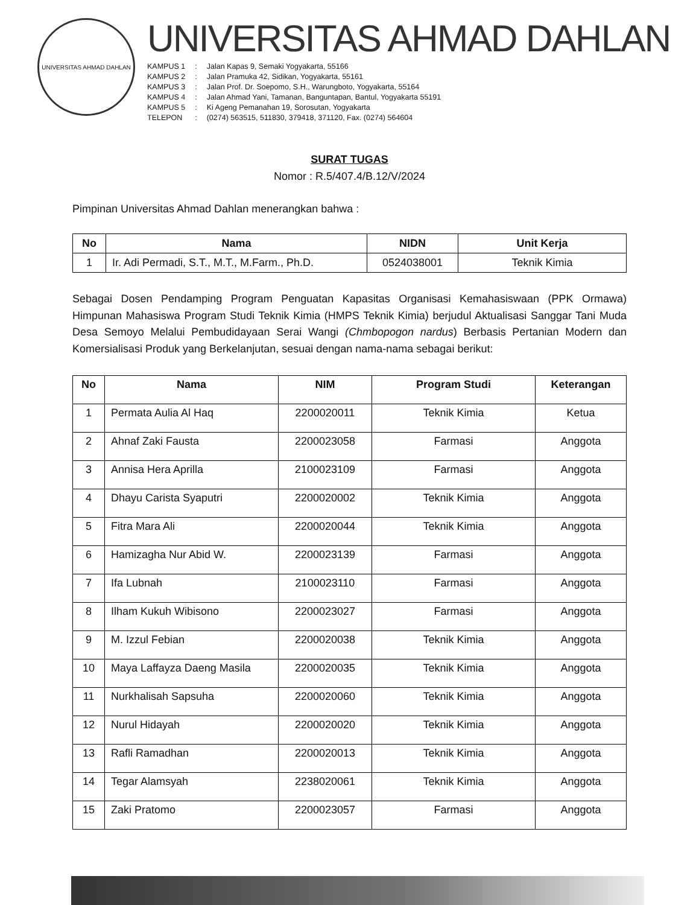UNIVERSITAS AHMAD DAHLAN
UNIVERSITAS AHMAD DAHLAN
| KAMPUS 1 | : | Jalan Kapas 9, Semaki Yogyakarta, 55166 |
| KAMPUS 2 | : | Jalan Pramuka 42, Sidikan, Yogyakarta, 55161 |
| KAMPUS 3 | : | Jalan Prof. Dr. Soepomo, S.H., Warungboto, Yogyakarta, 55164 |
| KAMPUS 4 | : | Jalan Ahmad Yani, Tamanan, Banguntapan, Bantul, Yogyakarta 55191 |
| KAMPUS 5 | : | Ki Ageng Pemanahan 19, Sorosutan, Yogyakarta |
| TELEPON | : | (0274) 563515, 511830, 379418, 371120, Fax. (0274) 564604 |
SURAT TUGAS
Nomor : R.5/407.4/B.12/V/2024
Pimpinan Universitas Ahmad Dahlan menerangkan bahwa :
| No | Nama | NIDN | Unit Kerja |
| --- | --- | --- | --- |
| 1 | Ir. Adi Permadi, S.T., M.T., M.Farm., Ph.D. | 0524038001 | Teknik Kimia |
Sebagai Dosen Pendamping Program Penguatan Kapasitas Organisasi Kemahasiswaan (PPK Ormawa) Himpunan Mahasiswa Program Studi Teknik Kimia (HMPS Teknik Kimia) berjudul Aktualisasi Sanggar Tani Muda Desa Semoyo Melalui Pembudidayaan Serai Wangi (Chmbopogon nardus) Berbasis Pertanian Modern dan Komersialisasi Produk yang Berkelanjutan, sesuai dengan nama-nama sebagai berikut:
| No | Nama | NIM | Program Studi | Keterangan |
| --- | --- | --- | --- | --- |
| 1 | Permata Aulia Al Haq | 2200020011 | Teknik Kimia | Ketua |
| 2 | Ahnaf Zaki Fausta | 2200023058 | Farmasi | Anggota |
| 3 | Annisa Hera Aprilla | 2100023109 | Farmasi | Anggota |
| 4 | Dhayu Carista Syaputri | 2200020002 | Teknik Kimia | Anggota |
| 5 | Fitra Mara Ali | 2200020044 | Teknik Kimia | Anggota |
| 6 | Hamizagha Nur Abid W. | 2200023139 | Farmasi | Anggota |
| 7 | Ifa Lubnah | 2100023110 | Farmasi | Anggota |
| 8 | Ilham Kukuh Wibisono | 2200023027 | Farmasi | Anggota |
| 9 | M. Izzul Febian | 2200020038 | Teknik Kimia | Anggota |
| 10 | Maya Laffayza Daeng Masila | 2200020035 | Teknik Kimia | Anggota |
| 11 | Nurkhalisah Sapsuha | 2200020060 | Teknik Kimia | Anggota |
| 12 | Nurul Hidayah | 2200020020 | Teknik Kimia | Anggota |
| 13 | Rafli Ramadhan | 2200020013 | Teknik Kimia | Anggota |
| 14 | Tegar Alamsyah | 2238020061 | Teknik Kimia | Anggota |
| 15 | Zaki Pratomo | 2200023057 | Farmasi | Anggota |